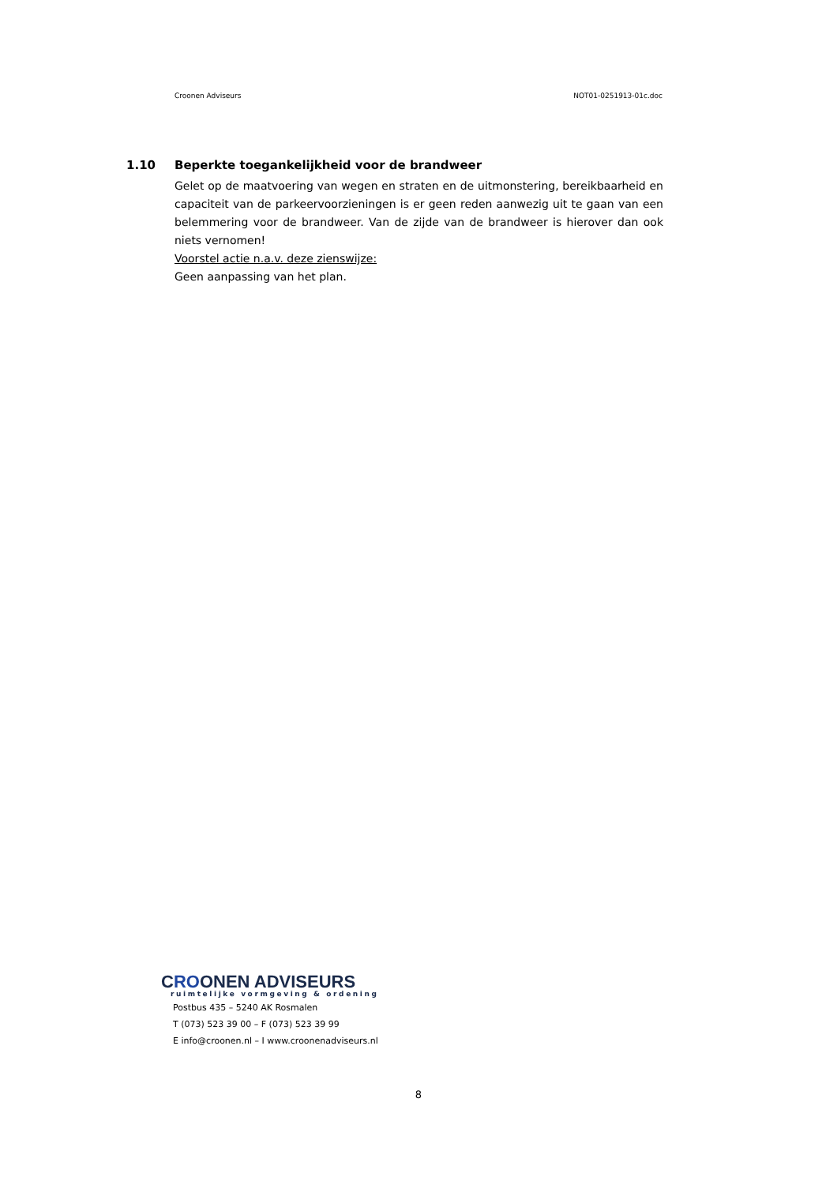Croonen Adviseurs NOT01-0251913-01c.doc
1.10 Beperkte toegankelijkheid voor de brandweer
Gelet op de maatvoering van wegen en straten en de uitmonstering, bereikbaarheid en capaciteit van de parkeervoorzieningen is er geen reden aanwezig uit te gaan van een belemmering voor de brandweer. Van de zijde van de brandweer is hierover dan ook niets vernomen!
Voorstel actie n.a.v. deze zienswijze:
Geen aanpassing van het plan.
CROONEN ADVISEURS
ruimtelijke vormgeving & ordening
Postbus 435 – 5240 AK Rosmalen
T (073) 523 39 00 – F (073) 523 39 99
E info@croonen.nl – I www.croonenadviseurs.nl
8